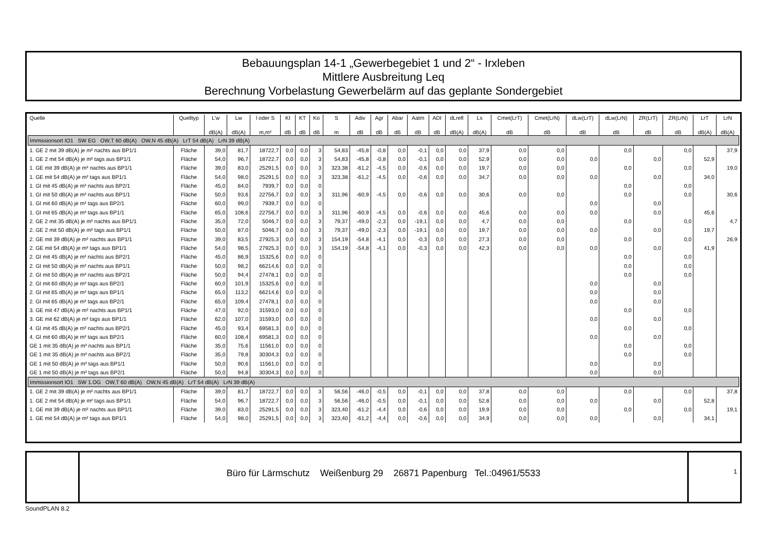Bebauungsplan 14-1 „Gewerbegebiet 1 und 2“ - Irxleben
Mittlere Ausbreitung Leq
Berechnung Vorbelastung Gewerbelärm auf das geplante Sondergebiet
| Quelle | Quelltyp | L'w | Lw | l oder S | KI | KT | Ko | S | Adiv | Agr | Abar | Aatm | ADI | dLrefl | Ls | Cmet(LrT) | Cmet(LrN) | dLw(LrT) | dLw(LrN) | ZR(LrT) | ZR(LrN) | LrT | LrN |
| --- | --- | --- | --- | --- | --- | --- | --- | --- | --- | --- | --- | --- | --- | --- | --- | --- | --- | --- | --- | --- | --- | --- | --- |
| | | dB(A) | dB(A) | m,m² | dB | dB | dB | m | dB | dB | dB | dB | dB | dB(A) | dB(A) | dB | dB | dB | dB | dB | dB | dB(A) | dB(A) |
| Immissionsort IO1 SW EG OW,T 60 dB(A) OW,N 45 dB(A) LrT 54 dB(A) LrN 39 dB(A) | | | | | | | | | | | | | | | | | | | | | | | |
| 1. GE 2 mit 39 dB(A) je m² nachts aus BP1/1 | Fläche | 39,0 | 81,7 | 18722,7 | 0,0 | 0,0 | 3 | 54,83 | -45,8 | -0,8 | 0,0 | -0,1 | 0,0 | 0,0 | 37,9 | 0,0 | 0,0 | | 0,0 | | 0,0 | | 37,9 |
| 1. GE 2 mit 54 dB(A) je m² tags aus BP1/1 | Fläche | 54,0 | 96,7 | 18722,7 | 0,0 | 0,0 | 3 | 54,83 | -45,8 | -0,8 | 0,0 | -0,1 | 0,0 | 0,0 | 52,9 | 0,0 | 0,0 | 0,0 | | 0,0 | | 52,9 | |
| 1. GE mit 39 dB(A) je m² nachts aus BP1/1 | Fläche | 39,0 | 83,0 | 25291,5 | 0,0 | 0,0 | 3 | 323,38 | -61,2 | -4,5 | 0,0 | -0,6 | 0,0 | 0,0 | 19,7 | 0,0 | 0,0 | | 0,0 | | 0,0 | | 19,0 |
| 1. GE mit 54 dB(A) je m² tags aus BP1/1 | Fläche | 54,0 | 98,0 | 25291,5 | 0,0 | 0,0 | 3 | 323,38 | -61,2 | -4,5 | 0,0 | -0,6 | 0,0 | 0,0 | 34,7 | 0,0 | 0,0 | 0,0 | | 0,0 | | 34,0 | |
| 1. GI mit 45 dB(A) je m² nachts aus BP2/1 | Fläche | 45,0 | 84,0 | 7939,7 | 0,0 | 0,0 | 0 | | | | | | | | | | | | 0,0 | | 0,0 | | |
| 1. GI mit 50 dB(A) je m² nachts aus BP1/1 | Fläche | 50,0 | 93,6 | 22756,7 | 0,0 | 0,0 | 3 | 311,96 | -60,9 | -4,5 | 0,0 | -0,6 | 0,0 | 0,0 | 30,6 | 0,0 | 0,0 | | 0,0 | | 0,0 | | 30,6 |
| 1. GI mit 60 dB(A) je m² tags aus BP2/1 | Fläche | 60,0 | 99,0 | 7939,7 | 0,0 | 0,0 | 0 | | | | | | | | | | | 0,0 | | 0,0 | | | |
| 1. GI mit 65 dB(A) je m² tags aus BP1/1 | Fläche | 65,0 | 108,6 | 22756,7 | 0,0 | 0,0 | 3 | 311,96 | -60,9 | -4,5 | 0,0 | -0,6 | 0,0 | 0,0 | 45,6 | 0,0 | 0,0 | 0,0 | | 0,0 | | 45,6 | |
| 2. GE 2 mit 35 dB(A) je m² nachts aus BP1/1 | Fläche | 35,0 | 72,0 | 5046,7 | 0,0 | 0,0 | 3 | 79,37 | -49,0 | -2,3 | 0,0 | -19,1 | 0,0 | 0,0 | 4,7 | 0,0 | 0,0 | | 0,0 | | 0,0 | | 4,7 |
| 2. GE 2 mit 50 dB(A) je m² tags aus BP1/1 | Fläche | 50,0 | 87,0 | 5046,7 | 0,0 | 0,0 | 3 | 79,37 | -49,0 | -2,3 | 0,0 | -19,1 | 0,0 | 0,0 | 19,7 | 0,0 | 0,0 | 0,0 | | 0,0 | | 19,7 | |
| 2. GE mit 39 dB(A) je m² nachts aus BP1/1 | Fläche | 39,0 | 83,5 | 27925,3 | 0,0 | 0,0 | 3 | 154,19 | -54,8 | -4,1 | 0,0 | -0,3 | 0,0 | 0,0 | 27,3 | 0,0 | 0,0 | | 0,0 | | 0,0 | | 26,9 |
| 2. GE mit 54 dB(A) je m² tags aus BP1/1 | Fläche | 54,0 | 98,5 | 27925,3 | 0,0 | 0,0 | 3 | 154,19 | -54,8 | -4,1 | 0,0 | -0,3 | 0,0 | 0,0 | 42,3 | 0,0 | 0,0 | 0,0 | | 0,0 | | 41,9 | |
| 2. GI mit 45 dB(A) je m² nachts aus BP2/1 | Fläche | 45,0 | 86,9 | 15325,6 | 0,0 | 0,0 | 0 | | | | | | | | | | | | 0,0 | | 0,0 | | |
| 2. GI mit 50 dB(A) je m² nachts aus BP1/1 | Fläche | 50,0 | 98,2 | 66214,6 | 0,0 | 0,0 | 0 | | | | | | | | | | | | 0,0 | | 0,0 | | |
| 2. GI mit 50 dB(A) je m² nachts aus BP2/1 | Fläche | 50,0 | 94,4 | 27478,1 | 0,0 | 0,0 | 0 | | | | | | | | | | | | 0,0 | | 0,0 | | |
| 2. GI mit 60 dB(A) je m² tags aus BP2/1 | Fläche | 60,0 | 101,9 | 15325,6 | 0,0 | 0,0 | 0 | | | | | | | | | | | 0,0 | | 0,0 | | | |
| 2. GI mit 65 dB(A) je m² tags aus BP1/1 | Fläche | 65,0 | 113,2 | 66214,6 | 0,0 | 0,0 | 0 | | | | | | | | | | | 0,0 | | 0,0 | | | |
| 2. GI mit 65 dB(A) je m² tags aus BP2/1 | Fläche | 65,0 | 109,4 | 27478,1 | 0,0 | 0,0 | 0 | | | | | | | | | | | 0,0 | | 0,0 | | | |
| 3. GE mit 47 dB(A) je m² nachts aus BP1/1 | Fläche | 47,0 | 92,0 | 31593,0 | 0,0 | 0,0 | 0 | | | | | | | | | | | | 0,0 | | 0,0 | | |
| 3. GE mit 62 dB(A) je m² tags aus BP1/1 | Fläche | 62,0 | 107,0 | 31593,0 | 0,0 | 0,0 | 0 | | | | | | | | | | | 0,0 | | 0,0 | | | |
| 4. GI mit 45 dB(A) je m² nachts aus BP2/1 | Fläche | 45,0 | 93,4 | 69581,3 | 0,0 | 0,0 | 0 | | | | | | | | | | | | 0,0 | | 0,0 | | |
| 4. GI mit 60 dB(A) je m² tags aus BP2/1 | Fläche | 60,0 | 108,4 | 69581,3 | 0,0 | 0,0 | 0 | | | | | | | | | | | 0,0 | | 0,0 | | | |
| GE 1 mit 35 dB(A) je m² nachts aus BP1/1 | Fläche | 35,0 | 75,6 | 11561,0 | 0,0 | 0,0 | 0 | | | | | | | | | | | | 0,0 | | 0,0 | | |
| GE 1 mit 35 dB(A) je m² nachts aus BP2/1 | Fläche | 35,0 | 79,8 | 30304,3 | 0,0 | 0,0 | 0 | | | | | | | | | | | | 0,0 | | 0,0 | | |
| GE 1 mit 50 dB(A) je m² tags aus BP1/1 | Fläche | 50,0 | 90,6 | 11561,0 | 0,0 | 0,0 | 0 | | | | | | | | | | | 0,0 | | 0,0 | | | |
| GE 1 mit 50 dB(A) je m² tags aus BP2/1 | Fläche | 50,0 | 94,8 | 30304,3 | 0,0 | 0,0 | 0 | | | | | | | | | | | 0,0 | | 0,0 | | | |
| Immissionsort IO1 SW 1.OG OW,T 60 dB(A) OW,N 45 dB(A) LrT 54 dB(A) LrN 39 dB(A) | | | | | | | | | | | | | | | | | | | | | | | |
| 1. GE 2 mit 39 dB(A) je m² nachts aus BP1/1 | Fläche | 39,0 | 81,7 | 18722,7 | 0,0 | 0,0 | 3 | 56,56 | -46,0 | -0,5 | 0,0 | -0,1 | 0,0 | 0,0 | 37,8 | 0,0 | 0,0 | | 0,0 | | 0,0 | | 37,8 |
| 1. GE 2 mit 54 dB(A) je m² tags aus BP1/1 | Fläche | 54,0 | 96,7 | 18722,7 | 0,0 | 0,0 | 3 | 56,56 | -46,0 | -0,5 | 0,0 | -0,1 | 0,0 | 0,0 | 52,8 | 0,0 | 0,0 | 0,0 | | 0,0 | | 52,8 | |
| 1. GE mit 39 dB(A) je m² nachts aus BP1/1 | Fläche | 39,0 | 83,0 | 25291,5 | 0,0 | 0,0 | 3 | 323,40 | -61,2 | -4,4 | 0,0 | -0,6 | 0,0 | 0,0 | 19,9 | 0,0 | 0,0 | | 0,0 | | 0,0 | | 19,1 |
| 1. GE mit 54 dB(A) je m² tags aus BP1/1 | Fläche | 54,0 | 98,0 | 25291,5 | 0,0 | 0,0 | 3 | 323,40 | -61,2 | -4,4 | 0,0 | -0,6 | 0,0 | 0,0 | 34,9 | 0,0 | 0,0 | 0,0 | | 0,0 | | 34,1 | |
Büro für Lärmschutz Weißenburg 29 26871 Papenburg Tel.:04961/5533
1
SoundPLAN 8.2